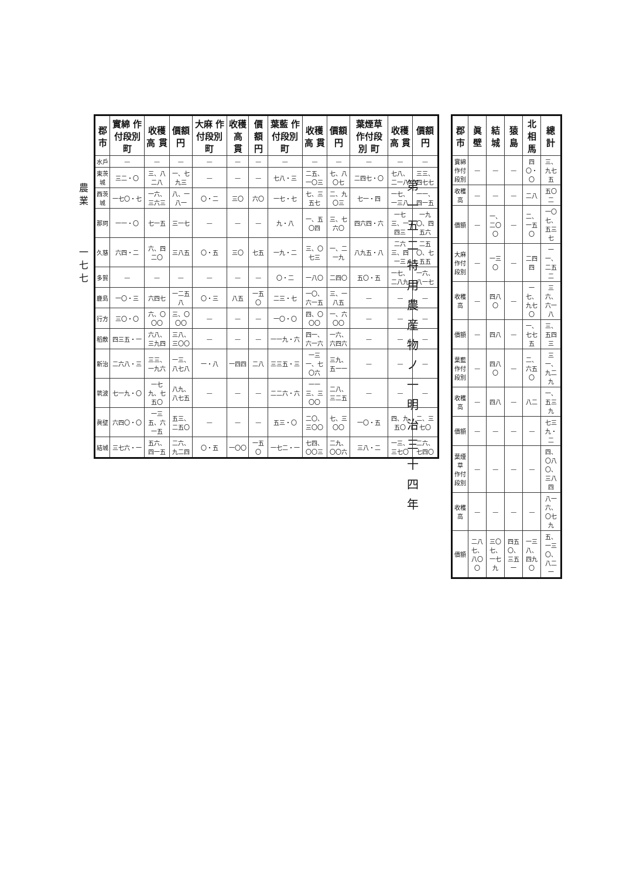農 業
一七七
第一五二 特用農産物ノ一 明治三十四年
| 郡市 | 實綿 作付段別 町 | 收穫高 貫 | 價額 円 | 大麻 作付段別 町 | 收穫高 貫 | 價額 円 | 葉藍 作付段別 町 | 收穫高 貫 | 價額 円 | 葉煙草 作付段別 町 | 收穫高 貫 | 價額 円 |
| --- | --- | --- | --- | --- | --- | --- | --- | --- | --- | --- | --- | --- |
| 水戶 | — | — | — | — | — | — | — | — | — | — | — | — |
| 東茨城 | 三二・〇 | 三、八二八 | 一、七九三 | — | — | — | 七八・三 | 二五、一〇三 | 七、八〇七 | 二四七・〇 | 七八、二一八 | 三三、四七七 |
| 西茨城 | 一七〇・七 | 一六、三六三 | 八、一八一 | 〇・二 | 三〇 | 六〇 | 一七・七 | 七、三五七 | 二、九〇三 | 七一・四 | 一七、一三八 | 一一、四一五 |
| 那珂 | 一一・〇 | 七一五 | 三一七 | — | — | — | 九・八 | 一、五〇四 | 三、七六〇 | 四六四・六 | 一七三、一四三 | 一九〇、四五六 |
| 久慈 | 六四・二 | 六、四二〇 | 三八五 | 〇・五 | 三〇 | 七五 | 一九・二 | 三、〇七三 | 一、二一九 | 八九五・八 | 二六三、四一三 | 二五〇、七五五 |
| 多賀 | — | — | — | — | — | — | 〇・二 | 一八〇 | 二四〇 | 五〇・五 | 一七、二八九 | 一六、八一七 |
| 鹿島 | 一〇・三 | 六四七 | 一二五八 | 〇・三 | 八五 | 一五〇 | 二三・七 | 一〇、六一五 | 三、一八五 | — | — | — |
| 行方 | 三〇・〇 | 六、〇〇〇 | 三、〇〇〇 | — | — | — | 一〇・〇 | 四、〇〇〇 | 一、六〇〇 | — | — | — |
| 稻敷 | 四三五・一 | 六八、三九四 | 三八、三〇〇 | — | — | — | 一一九・六 | 四一、六一六 | 一六、六四六 | — | — | — |
| 新治 | 二六八・三 | 三三、一九六 | 一三、八七八 | 一・八 | 一四四 | 二八 | 三三五・三 | 一三一、七〇六 | 三九、五一一 | — | — | — |
| 筑波 | 七一九・〇 | 一七九、七五〇 | 八九、八七五 | — | — | — | 二二六・六 | 一一三、三〇〇 | 二八、三二五 | — | — | — |
| 眞壁 | 六四〇・〇 | 一三五、六一五 | 五三、二五〇 | — | — | — | 五三・〇 | 二〇、三〇〇 | 七、三〇〇 | 一〇・五 | 四、九五〇 | 二、三七〇 |
| 結城 | 三七六・一 | 五六、四一五 | 二六、九二四 | 〇・五 | 一〇〇 | 一五〇 | 一七二・一 | 七四、〇〇三 | 二九、〇〇六 | 三八・二 | 一三、三七〇 | 二六、七四〇 |
| 郡市 | 眞壁 | 結城 | 猿島 | 北相馬 | 總計 |
| --- | --- | --- | --- | --- | --- |
| 實綿 作付段別 | — | — | — | 四〇・〇 | 三、九七五 |
| 收穫高 | — | — | — | 二八 | 五〇二 |
| 價額 | — | 一、二〇〇 | — | 二、一五〇 | 一〇七、五三七 |
| 大麻 作付段別 | — | 一三〇 | — | 二四四 | 一一、二五二 |
| 收穫高 | — | 四八〇 | — | 一七、九七〇 | 三六、六一八 |
| 價額 | — | 四八 | — | 一、七七五 | 三、五四三 |
| 葉藍 作付段別 | — | 四八〇 | — | 二、六五〇 | 三一、九二九 |
| 收穫高 | — | 四八 | — | 八二 | 一、五三九 |
| 價額 | — | — | — | — | 七三九・二 |
| 葉煙草 作付段別 | — | — | — | — | 四、〇八〇、三八四 |
| 收穫高 | — | — | — | — | 八一六、〇七九 |
| 價額 | 二八七、八〇〇 | 三〇七、一七九 | 四五〇、三五一 | 一三八、四九〇 | 五、一三〇、八二一 |